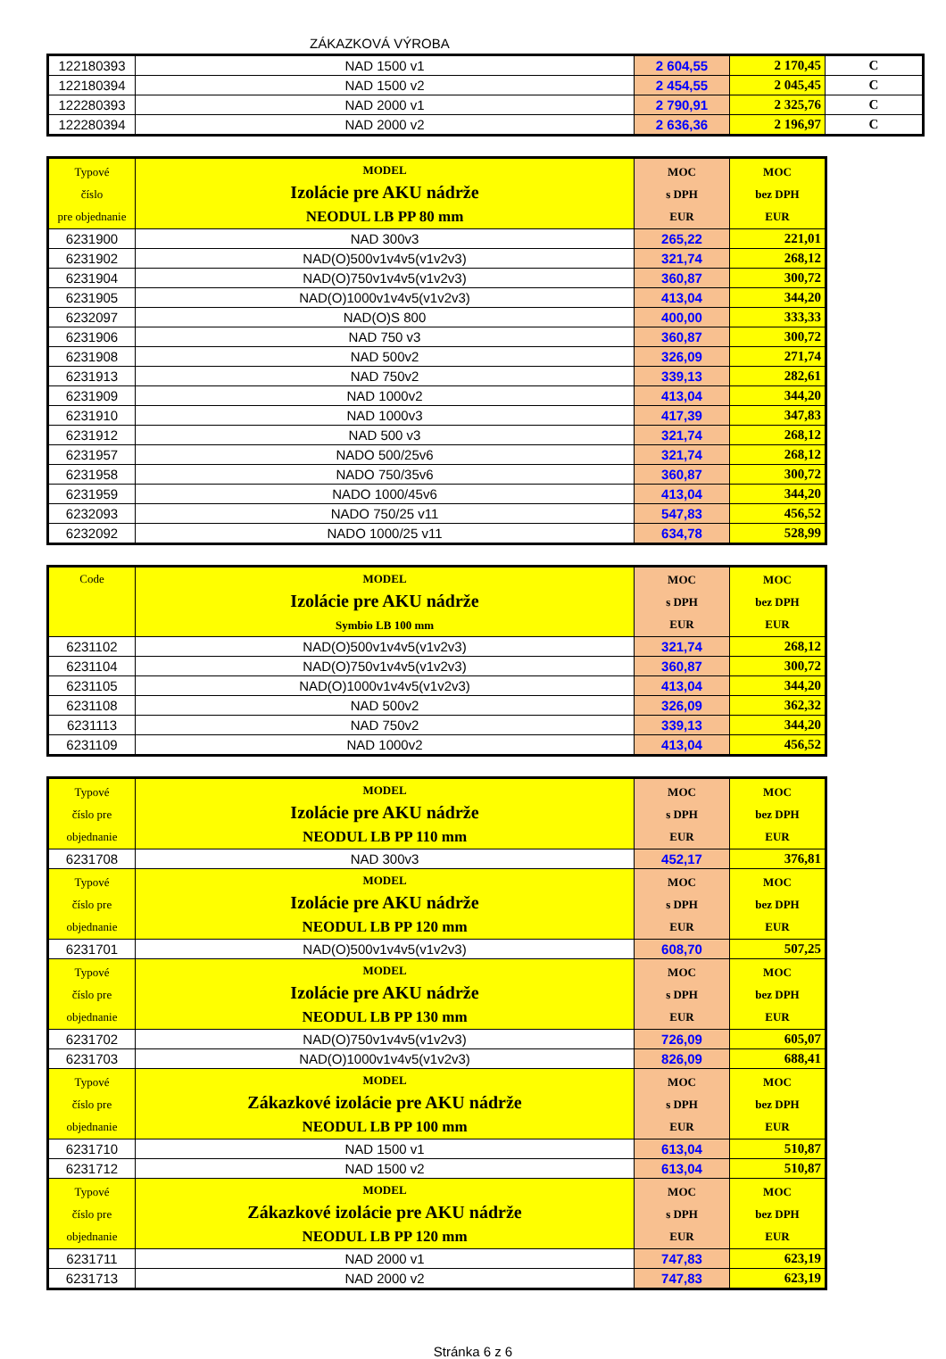ZÁKAZKOVÁ VÝROBA
| 122180393 | NAD 1500 v1 | 2 604,55 | 2 170,45 | C |
| 122180394 | NAD 1500 v2 | 2 454,55 | 2 045,45 | C |
| 122280393 | NAD 2000 v1 | 2 790,91 | 2 325,76 | C |
| 122280394 | NAD 2000 v2 | 2 636,36 | 2 196,97 | C |
| Typové číslo pre objednanie | MODEL Izolácie pre AKU nádrže NEODUL LB PP 80 mm | MOC s DPH EUR | MOC bez DPH EUR |
| 6231900 | NAD 300v3 | 265,22 | 221,01 |
| 6231902 | NAD(O)500v1v4v5(v1v2v3) | 321,74 | 268,12 |
| 6231904 | NAD(O)750v1v4v5(v1v2v3) | 360,87 | 300,72 |
| 6231905 | NAD(O)1000v1v4v5(v1v2v3) | 413,04 | 344,20 |
| 6232097 | NAD(O)S 800 | 400,00 | 333,33 |
| 6231906 | NAD 750 v3 | 360,87 | 300,72 |
| 6231908 | NAD 500v2 | 326,09 | 271,74 |
| 6231913 | NAD 750v2 | 339,13 | 282,61 |
| 6231909 | NAD 1000v2 | 413,04 | 344,20 |
| 6231910 | NAD 1000v3 | 417,39 | 347,83 |
| 6231912 | NAD 500 v3 | 321,74 | 268,12 |
| 6231957 | NADO 500/25v6 | 321,74 | 268,12 |
| 6231958 | NADO 750/35v6 | 360,87 | 300,72 |
| 6231959 | NADO 1000/45v6 | 413,04 | 344,20 |
| 6232093 | NADO 750/25 v11 | 547,83 | 456,52 |
| 6232092 | NADO 1000/25 v11 | 634,78 | 528,99 |
| Code | MODEL Izolácie pre AKU nádrže Symbio LB 100 mm | MOC s DPH EUR | MOC bez DPH EUR |
| 6231102 | NAD(O)500v1v4v5(v1v2v3) | 321,74 | 268,12 |
| 6231104 | NAD(O)750v1v4v5(v1v2v3) | 360,87 | 300,72 |
| 6231105 | NAD(O)1000v1v4v5(v1v2v3) | 413,04 | 344,20 |
| 6231108 | NAD 500v2 | 326,09 | 362,32 |
| 6231113 | NAD 750v2 | 339,13 | 344,20 |
| 6231109 | NAD 1000v2 | 413,04 | 456,52 |
| Typové číslo pre objednanie | MODEL Izolácie pre AKU nádrže NEODUL LB PP 110 mm | MOC s DPH EUR | MOC bez DPH EUR |
| 6231708 | NAD 300v3 | 452,17 | 376,81 |
| Typové číslo pre objednanie | MODEL Izolácie pre AKU nádrže NEODUL LB PP 120 mm | MOC s DPH EUR | MOC bez DPH EUR |
| 6231701 | NAD(O)500v1v4v5(v1v2v3) | 608,70 | 507,25 |
| Typové číslo pre objednanie | MODEL Izolácie pre AKU nádrže NEODUL LB PP 130 mm | MOC s DPH EUR | MOC bez DPH EUR |
| 6231702 | NAD(O)750v1v4v5(v1v2v3) | 726,09 | 605,07 |
| 6231703 | NAD(O)1000v1v4v5(v1v2v3) | 826,09 | 688,41 |
| Typové číslo pre objednanie | MODEL Zákazkové izolácie pre AKU nádrže NEODUL LB PP 100 mm | MOC s DPH EUR | MOC bez DPH EUR |
| 6231710 | NAD 1500 v1 | 613,04 | 510,87 |
| 6231712 | NAD 1500 v2 | 613,04 | 510,87 |
| Typové číslo pre objednanie | MODEL Zákazkové izolácie pre AKU nádrže NEODUL LB PP 120 mm | MOC s DPH EUR | MOC bez DPH EUR |
| 6231711 | NAD 2000 v1 | 747,83 | 623,19 |
| 6231713 | NAD 2000 v2 | 747,83 | 623,19 |
Stránka 6 z 6